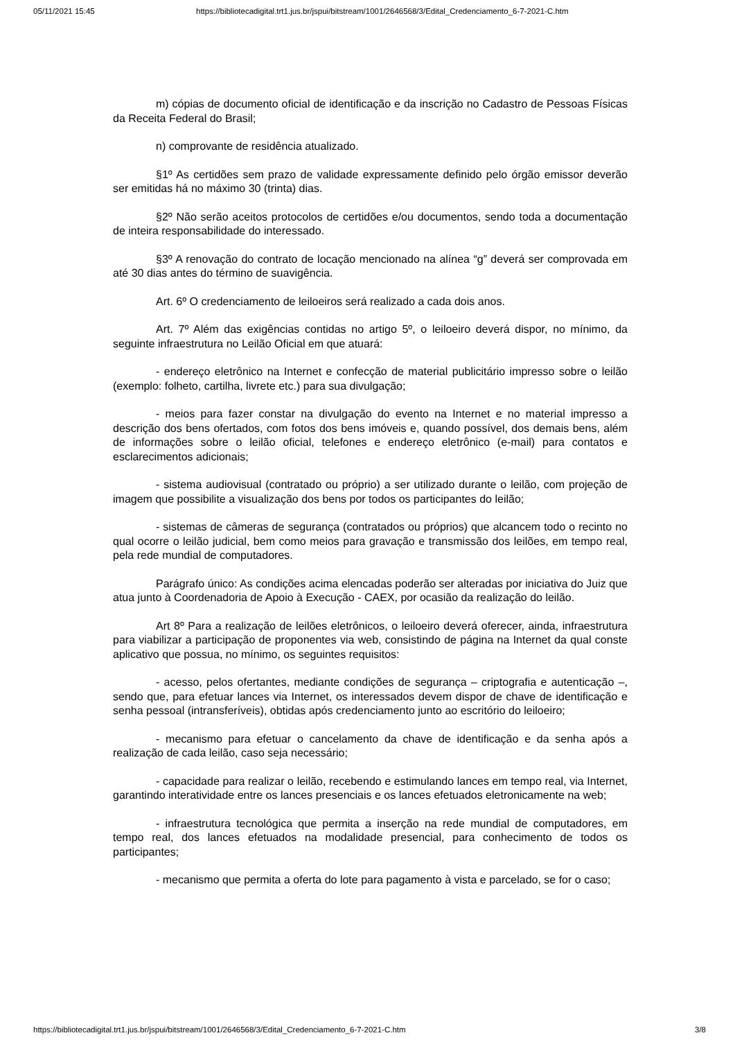05/11/2021 15:45 https://bibliotecadigital.trt1.jus.br/jspui/bitstream/1001/2646568/3/Edital_Credenciamento_6-7-2021-C.htm
m) cópias de documento oficial de identificação e da inscrição no Cadastro de Pessoas Físicas da Receita Federal do Brasil;
n) comprovante de residência atualizado.
§1º As certidões sem prazo de validade expressamente definido pelo órgão emissor deverão ser emitidas há no máximo 30 (trinta) dias.
§2º Não serão aceitos protocolos de certidões e/ou documentos, sendo toda a documentação de inteira responsabilidade do interessado.
§3º A renovação do contrato de locação mencionado na alínea “g” deverá ser comprovada em até 30 dias antes do término de suavigência.
Art. 6º O credenciamento de leiloeiros será realizado a cada dois anos.
Art. 7º Além das exigências contidas no artigo 5º, o leiloeiro deverá dispor, no mínimo, da seguinte infraestrutura no Leilão Oficial em que atuará:
- endereço eletrônico na Internet e confecção de material publicitário impresso sobre o leilão (exemplo: folheto, cartilha, livrete etc.) para sua divulgação;
- meios para fazer constar na divulgação do evento na Internet e no material impresso a descrição dos bens ofertados, com fotos dos bens imóveis e, quando possível, dos demais bens, além de informações sobre o leilão oficial, telefones e endereço eletrônico (e-mail) para contatos e esclarecimentos adicionais;
- sistema audiovisual (contratado ou próprio) a ser utilizado durante o leilão, com projeção de imagem que possibilite a visualização dos bens por todos os participantes do leilão;
- sistemas de câmeras de segurança (contratados ou próprios) que alcancem todo o recinto no qual ocorre o leilão judicial, bem como meios para gravação e transmissão dos leilões, em tempo real, pela rede mundial de computadores.
Parágrafo único: As condições acima elencadas poderão ser alteradas por iniciativa do Juiz que atua junto à Coordenadoria de Apoio à Execução - CAEX, por ocasião da realização do leilão.
Art 8º Para a realização de leilões eletrônicos, o leiloeiro deverá oferecer, ainda, infraestrutura para viabilizar a participação de proponentes via web, consistindo de página na Internet da qual conste aplicativo que possua, no mínimo, os seguintes requisitos:
- acesso, pelos ofertantes, mediante condições de segurança – criptografia e autenticação –, sendo que, para efetuar lances via Internet, os interessados devem dispor de chave de identificação e senha pessoal (intransferíveis), obtidas após credenciamento junto ao escritório do leiloeiro;
- mecanismo para efetuar o cancelamento da chave de identificação e da senha após a realização de cada leilão, caso seja necessário;
- capacidade para realizar o leilão, recebendo e estimulando lances em tempo real, via Internet, garantindo interatividade entre os lances presenciais e os lances efetuados eletronicamente na web;
- infraestrutura tecnológica que permita a inserção na rede mundial de computadores, em tempo real, dos lances efetuados na modalidade presencial, para conhecimento de todos os participantes;
- mecanismo que permita a oferta do lote para pagamento à vista e parcelado, se for o caso;
https://bibliotecadigital.trt1.jus.br/jspui/bitstream/1001/2646568/3/Edital_Credenciamento_6-7-2021-C.htm 3/8